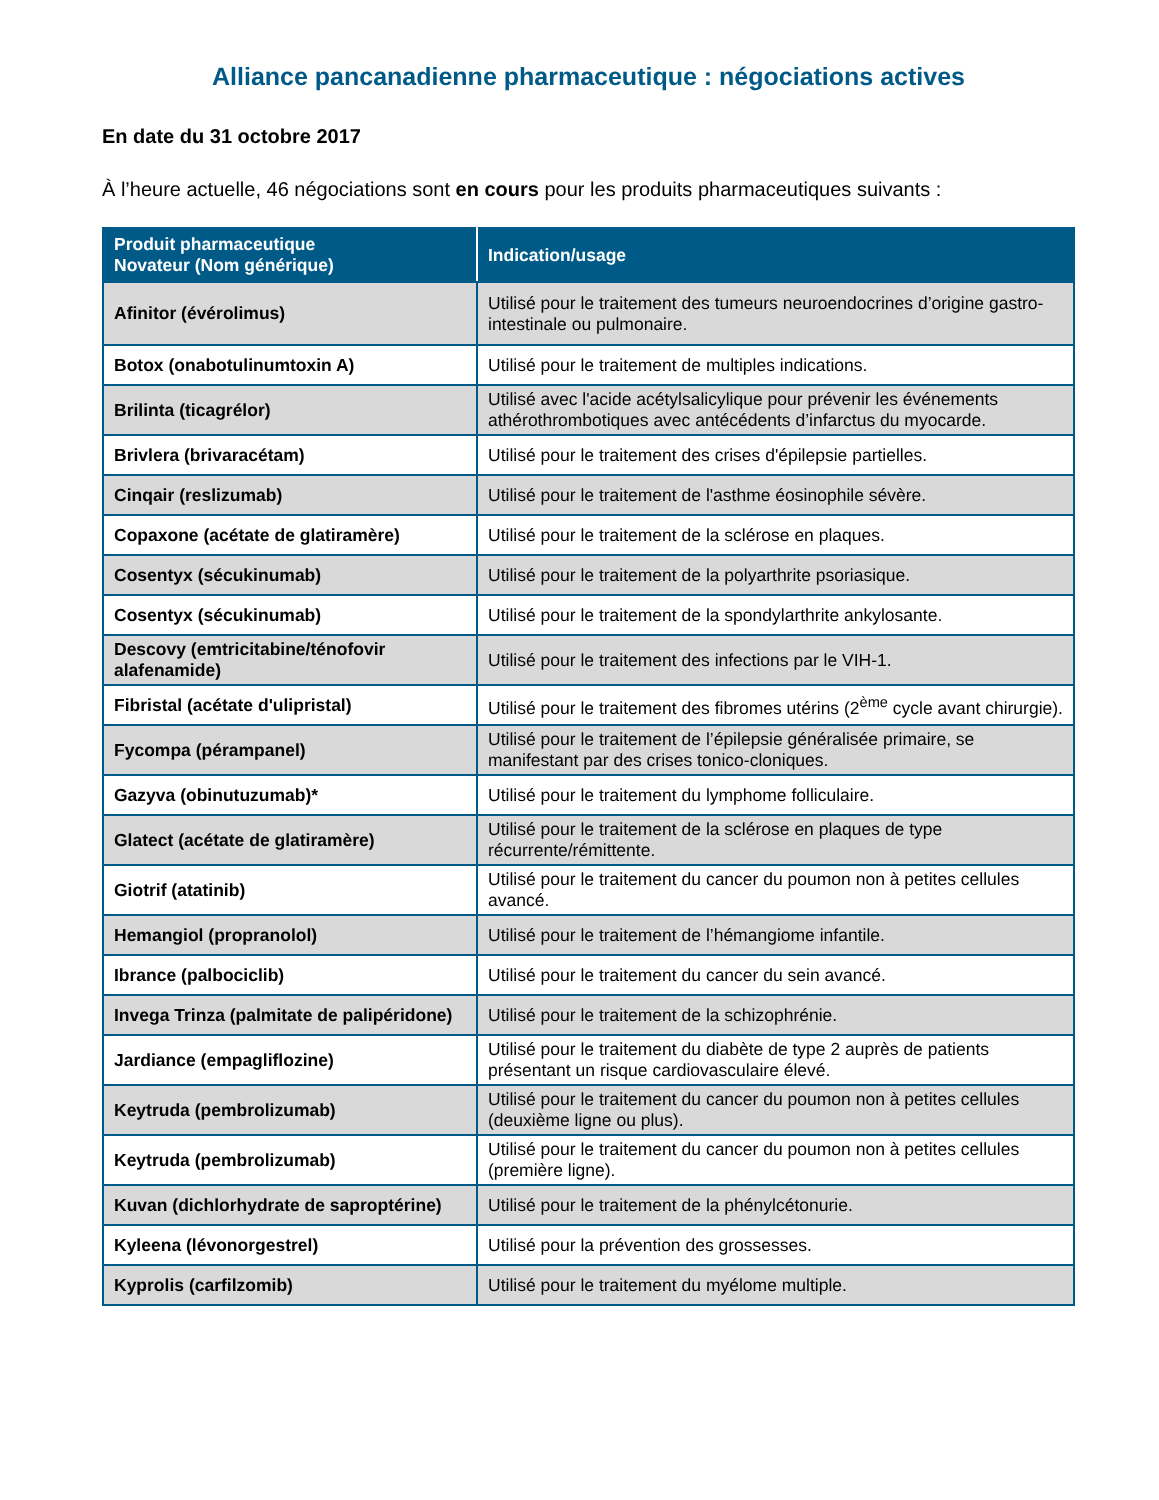Alliance pancanadienne pharmaceutique : négociations actives
En date du 31 octobre 2017
À l’heure actuelle, 46 négociations sont en cours pour les produits pharmaceutiques suivants :
| Produit pharmaceutique Novateur (Nom générique) | Indication/usage |
| --- | --- |
| Afinitor (évérolimus) | Utilisé pour le traitement des tumeurs neuroendocrines d’origine gastro-intestinale ou pulmonaire. |
| Botox (onabotulinumtoxin A) | Utilisé pour le traitement de multiples indications. |
| Brilinta (ticagrélor) | Utilisé avec l'acide acétylsalicylique pour prévenir les événements athérothrombotiques avec antécédents d’infarctus du myocarde. |
| Brivlera (brivaracétam) | Utilisé pour le traitement des crises d'épilepsie partielles. |
| Cinqair (reslizumab) | Utilisé pour le traitement de l'asthme éosinophile sévère. |
| Copaxone (acétate de glatiramère) | Utilisé pour le traitement de la sclérose en plaques. |
| Cosentyx (sécukinumab) | Utilisé pour le traitement de la polyarthrite psoriasique. |
| Cosentyx (sécukinumab) | Utilisé pour le traitement de la spondylarthrite ankylosante. |
| Descovy (emtricitabine/ténofovir alafenamide) | Utilisé pour le traitement des infections par le VIH-1. |
| Fibristal (acétate d'ulipristal) | Utilisé pour le traitement des fibromes utérins (2<sup>ème</sup> cycle avant chirurgie). |
| Fycompa (pérampanel) | Utilisé pour le traitement de l’épilepsie généralisée primaire, se manifestant par des crises tonico-cloniques. |
| Gazyva (obinutuzumab)* | Utilisé pour le traitement du lymphome folliculaire. |
| Glatect (acétate de glatiramère) | Utilisé pour le traitement de la sclérose en plaques de type récurrente/rémittente. |
| Giotrif (atatinib) | Utilisé pour le traitement du cancer du poumon non à petites cellules avancé. |
| Hemangiol (propranolol) | Utilisé pour le traitement de l’hémangiome infantile. |
| Ibrance (palbociclib) | Utilisé pour le traitement du cancer du sein avancé. |
| Invega Trinza (palmitate de palipéridone) | Utilisé pour le traitement de la schizophrénie. |
| Jardiance (empagliflozine) | Utilisé pour le traitement du diabète de type 2 auprès de patients présentant un risque cardiovasculaire élevé. |
| Keytruda (pembrolizumab) | Utilisé pour le traitement du cancer du poumon non à petites cellules (deuxième ligne ou plus). |
| Keytruda (pembrolizumab) | Utilisé pour le traitement du cancer du poumon non à petites cellules (première ligne). |
| Kuvan (dichlorhydrate de saproptérine) | Utilisé pour le traitement de la phénylcétonurie. |
| Kyleena (lévonorgestrel) | Utilisé pour la prévention des grossesses. |
| Kyprolis (carfilzomib) | Utilisé pour le traitement du myélome multiple. |